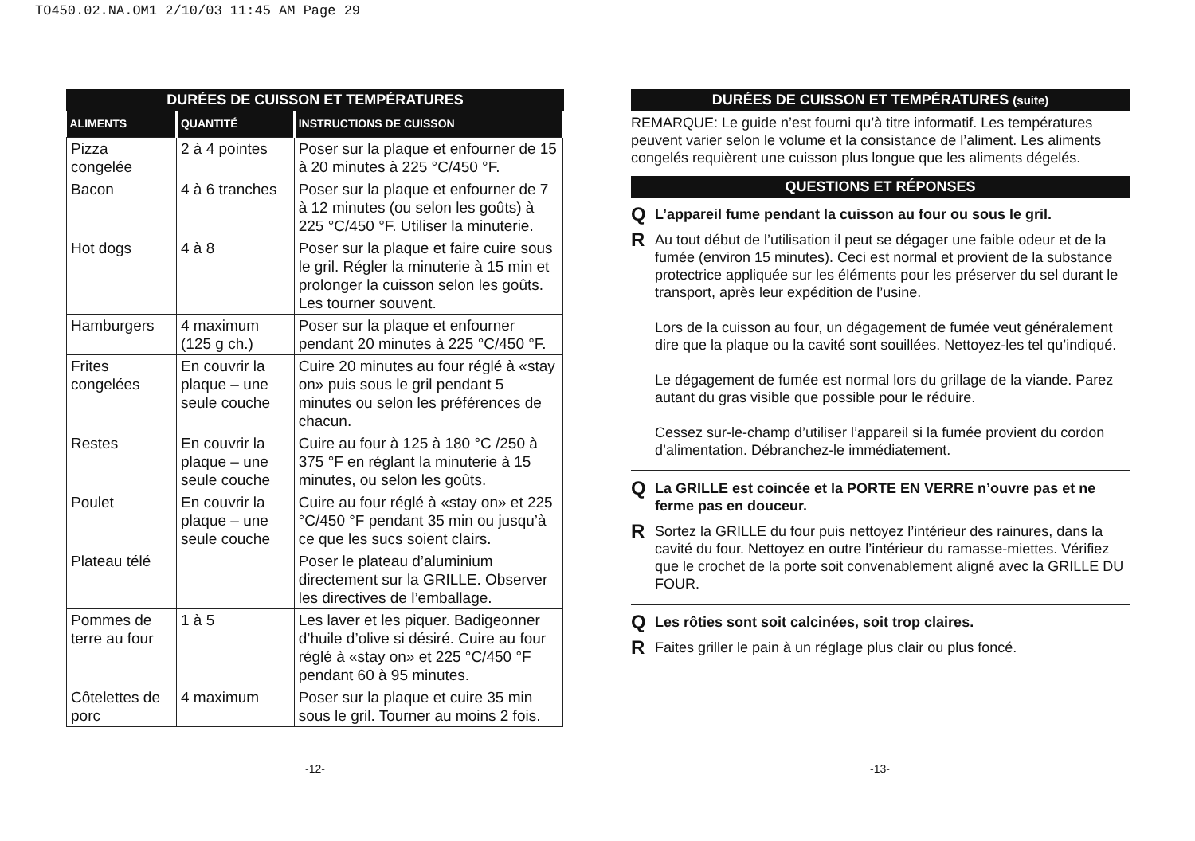TO450.02.NA.OM1 2/10/03 11:45 AM Page 29
DURÉES DE CUISSON ET TEMPÉRATURES
| ALIMENTS | QUANTITÉ | INSTRUCTIONS DE CUISSON |
| --- | --- | --- |
| Pizza congelée | 2 à 4 pointes | Poser sur la plaque et enfourner de 15 à 20 minutes à 225 °C/450 °F. |
| Bacon | 4 à 6 tranches | Poser sur la plaque et enfourner de 7 à 12 minutes (ou selon les goûts) à 225 °C/450 °F. Utiliser la minuterie. |
| Hot dogs | 4 à 8 | Poser sur la plaque et faire cuire sous le gril. Régler la minuterie à 15 min et prolonger la cuisson selon les goûts. Les tourner souvent. |
| Hamburgers | 4 maximum (125 g ch.) | Poser sur la plaque et enfourner pendant 20 minutes à 225 °C/450 °F. |
| Frites congelées | En couvrir la plaque – une seule couche | Cuire 20 minutes au four réglé à «stay on» puis sous le gril pendant 5 minutes ou selon les préférences de chacun. |
| Restes | En couvrir la plaque – une seule couche | Cuire au four à 125 à 180 °C /250 à 375 °F en réglant la minuterie à 15 minutes, ou selon les goûts. |
| Poulet | En couvrir la plaque – une seule couche | Cuire au four réglé à «stay on» et 225 °C/450 °F pendant 35 min ou jusqu’à ce que les sucs soient clairs. |
| Plateau télé | | Poser le plateau d’aluminium directement sur la GRILLE. Observer les directives de l’emballage. |
| Pommes de terre au four | 1 à 5 | Les laver et les piquer. Badigeonner d’huile d’olive si désiré. Cuire au four réglé à «stay on» et 225 °C/450 °F pendant 60 à 95 minutes. |
| Côtelettes de porc | 4 maximum | Poser sur la plaque et cuire 35 min sous le gril. Tourner au moins 2 fois. |
DURÉES DE CUISSON ET TEMPÉRATURES (suite)
REMARQUE: Le guide n’est fourni qu’à titre informatif. Les températures peuvent varier selon le volume et la consistance de l’aliment. Les aliments congelés requièrent une cuisson plus longue que les aliments dégelés.
QUESTIONS ET RÉPONSES
Q L’appareil fume pendant la cuisson au four ou sous le gril.
R
Au tout début de l’utilisation il peut se dégager une faible odeur et de la fumée (environ 15 minutes). Ceci est normal et provient de la substance protectrice appliquée sur les éléments pour les préserver du sel durant le transport, après leur expédition de l’usine.
Lors de la cuisson au four, un dégagement de fumée veut généralement dire que la plaque ou la cavité sont souillées. Nettoyez-les tel qu’indiqué.
Le dégagement de fumée est normal lors du grillage de la viande. Parez autant du gras visible que possible pour le réduire.
Cessez sur-le-champ d’utiliser l’appareil si la fumée provient du cordon d’alimentation. Débranchez-le immédiatement.
Q La GRILLE est coincée et la PORTE EN VERRE n’ouvre pas et ne ferme pas en douceur.
R
Sortez la GRILLE du four puis nettoyez l’intérieur des rainures, dans la cavité du four. Nettoyez en outre l’intérieur du ramasse-miettes. Vérifiez que le crochet de la porte soit convenablement aligné avec la GRILLE DU FOUR.
Q Les rôties sont soit calcinées, soit trop claires.
R
Faites griller le pain à un réglage plus clair ou plus foncé.
-12- -13-